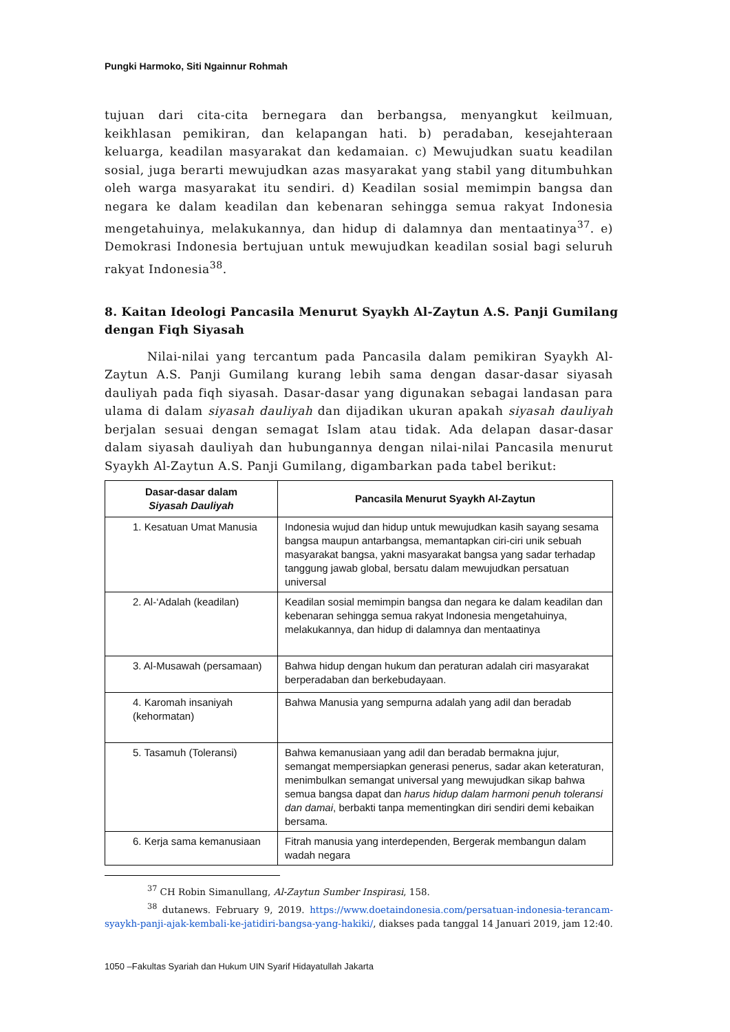Pungki Harmoko, Siti Ngainnur Rohmah
tujuan dari cita-cita bernegara dan berbangsa, menyangkut keilmuan, keikhlasan pemikiran, dan kelapangan hati. b) peradaban, kesejahteraan keluarga, keadilan masyarakat dan kedamaian. c) Mewujudkan suatu keadilan sosial, juga berarti mewujudkan azas masyarakat yang stabil yang ditumbuhkan oleh warga masyarakat itu sendiri. d) Keadilan sosial memimpin bangsa dan negara ke dalam keadilan dan kebenaran sehingga semua rakyat Indonesia mengetahuinya, melakukannya, dan hidup di dalamnya dan mentaatinya<sup>37</sup>. e) Demokrasi Indonesia bertujuan untuk mewujudkan keadilan sosial bagi seluruh rakyat Indonesia<sup>38</sup>.
8. Kaitan Ideologi Pancasila Menurut Syaykh Al-Zaytun A.S. Panji Gumilang dengan Fiqh Siyasah
Nilai-nilai yang tercantum pada Pancasila dalam pemikiran Syaykh Al-Zaytun A.S. Panji Gumilang kurang lebih sama dengan dasar-dasar siyasah dauliyah pada fiqh siyasah. Dasar-dasar yang digunakan sebagai landasan para ulama di dalam siyasah dauliyah dan dijadikan ukuran apakah siyasah dauliyah berjalan sesuai dengan semagat Islam atau tidak. Ada delapan dasar-dasar dalam siyasah dauliyah dan hubungannya dengan nilai-nilai Pancasila menurut Syaykh Al-Zaytun A.S. Panji Gumilang, digambarkan pada tabel berikut:
| Dasar-dasar dalam Siyasah Dauliyah | Pancasila Menurut Syaykh Al-Zaytun |
| --- | --- |
| 1. Kesatuan Umat Manusia | Indonesia wujud dan hidup untuk mewujudkan kasih sayang sesama bangsa maupun antarbangsa, memantapkan ciri-ciri unik sebuah masyarakat bangsa, yakni masyarakat bangsa yang sadar terhadap tanggung jawab global, bersatu dalam mewujudkan persatuan universal |
| 2. Al-‘Adalah (keadilan) | Keadilan sosial memimpin bangsa dan negara ke dalam keadilan dan kebenaran sehingga semua rakyat Indonesia mengetahuinya, melakukannya, dan hidup di dalamnya dan mentaatinya |
| 3. Al-Musawah (persamaan) | Bahwa hidup dengan hukum dan peraturan adalah ciri masyarakat berperadaban dan berkebudayaan. |
| 4. Karomah insaniyah (kehormatan) | Bahwa Manusia yang sempurna adalah yang adil dan beradab |
| 5. Tasamuh (Toleransi) | Bahwa kemanusiaan yang adil dan beradab bermakna jujur, semangat mempersiapkan generasi penerus, sadar akan keteraturan, menimbulkan semangat universal yang mewujudkan sikap bahwa semua bangsa dapat dan harus hidup dalam harmoni penuh toleransi dan damai , berbakti tanpa mementingkan diri sendiri demi kebaikan bersama. |
| 6. Kerja sama kemanusiaan | Fitrah manusia yang interdependen, Bergerak membangun dalam wadah negara |
<sup>37</sup> CH Robin Simanullang, Al-Zaytun Sumber Inspirasi, 158.
<sup>38</sup> dutanews. February 9, 2019. https://www.doetaindonesia.com/persatuan-indonesia-terancam-syaykh-panji-ajak-kembali-ke-jatidiri-bangsa-yang-hakiki/, diakses pada tanggal 14 Januari 2019, jam 12:40.
1050 –Fakultas Syariah dan Hukum UIN Syarif Hidayatullah Jakarta